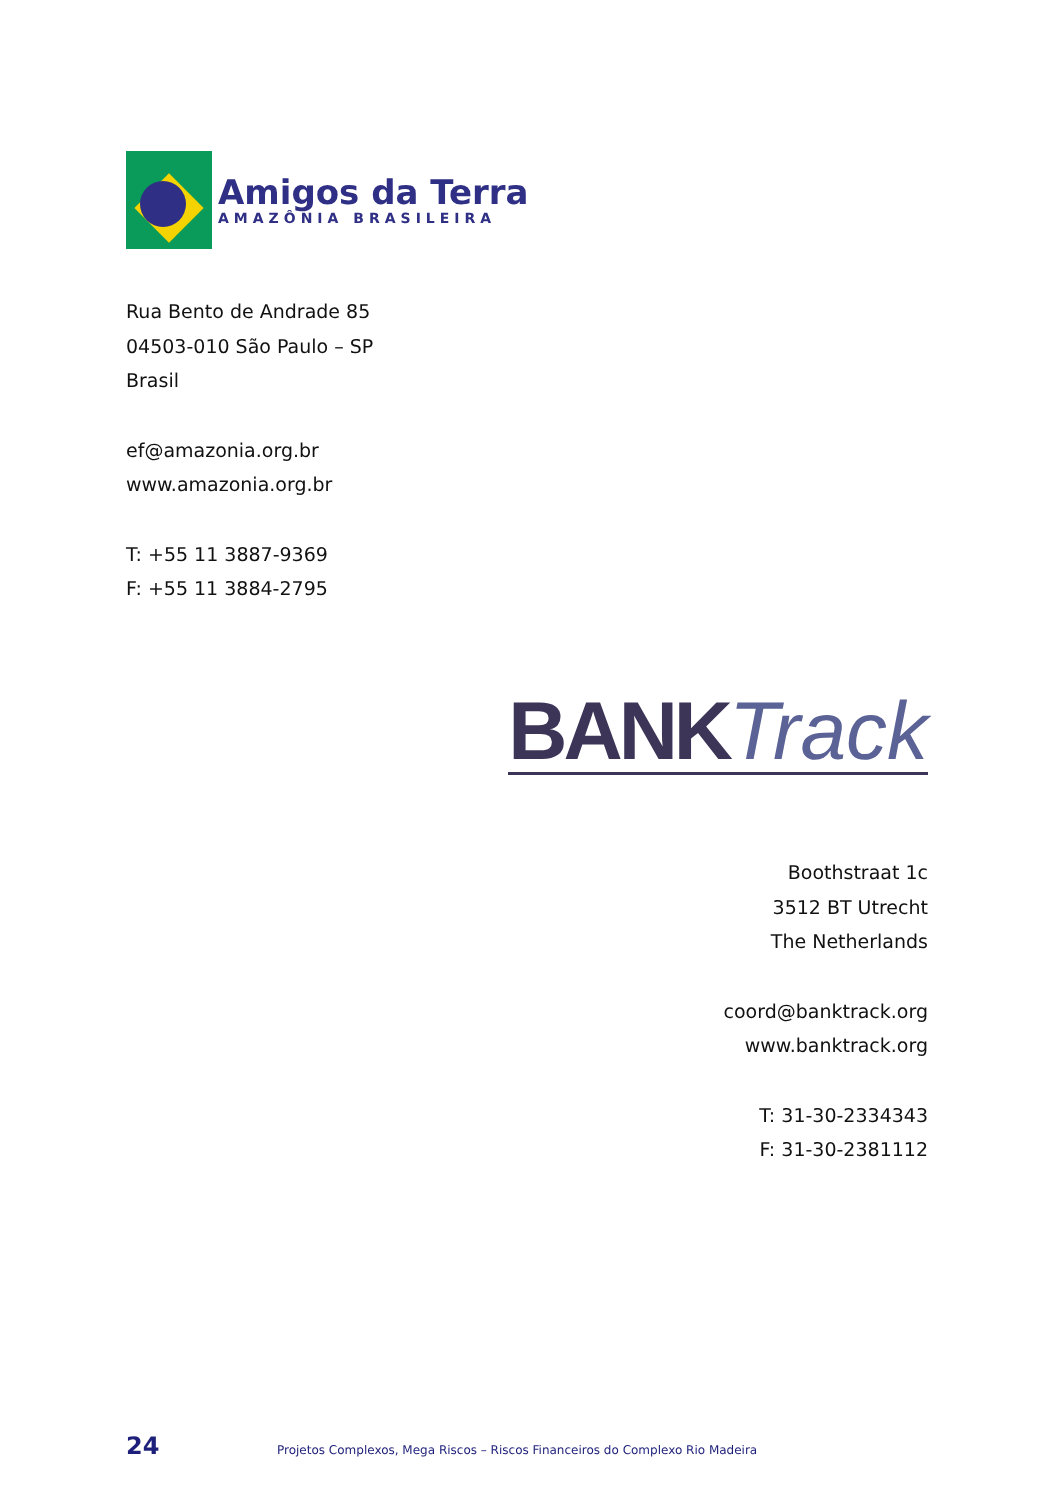Amigos da Terra
AMAZÔNIA BRASILEIRA
Rua Bento de Andrade 85
04503-010 São Paulo – SP
Brasil
ef@amazonia.org.br
www.amazonia.org.br
T: +55 11 3887-9369
F: +55 11 3884-2795
BANK Track
Boothstraat 1c
3512 BT Utrecht
The Netherlands
coord@banktrack.org
www.banktrack.org
T: 31-30-2334343
F: 31-30-2381112
24 Projetos Complexos, Mega Riscos – Riscos Financeiros do Complexo Rio Madeira